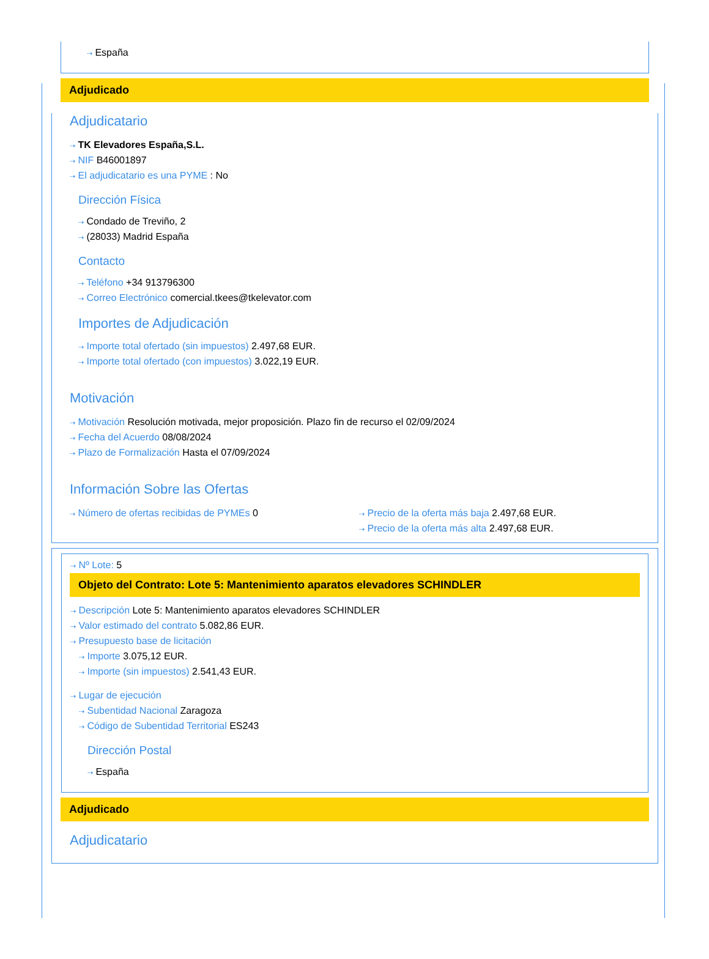⇢ España
Adjudicado
Adjudicatario
⇢ TK Elevadores España,S.L.
⇢ NIF B46001897
⇢ El adjudicatario es una PYME : No
Dirección Física
⇢ Condado de Treviño, 2
⇢ (28033) Madrid España
Contacto
⇢ Teléfono +34 913796300
⇢ Correo Electrónico comercial.tkees@tkelevator.com
Importes de Adjudicación
⇢ Importe total ofertado (sin impuestos) 2.497,68 EUR.
⇢ Importe total ofertado (con impuestos) 3.022,19 EUR.
Motivación
⇢ Motivación Resolución motivada, mejor proposición. Plazo fin de recurso el 02/09/2024
⇢ Fecha del Acuerdo 08/08/2024
⇢ Plazo de Formalización Hasta el 07/09/2024
Información Sobre las Ofertas
⇢ Número de ofertas recibidas de PYMEs 0
⇢ Precio de la oferta más baja 2.497,68 EUR.
⇢ Precio de la oferta más alta 2.497,68 EUR.
⇢ Nº Lote: 5
Objeto del Contrato: Lote 5: Mantenimiento aparatos elevadores SCHINDLER
⇢ Descripción Lote 5: Mantenimiento aparatos elevadores SCHINDLER
⇢ Valor estimado del contrato 5.082,86 EUR.
⇢ Presupuesto base de licitación
⇢ Importe 3.075,12 EUR.
⇢ Importe (sin impuestos) 2.541,43 EUR.
⇢ Lugar de ejecución
⇢ Subentidad Nacional Zaragoza
⇢ Código de Subentidad Territorial ES243
Dirección Postal
⇢ España
Adjudicado
Adjudicatario